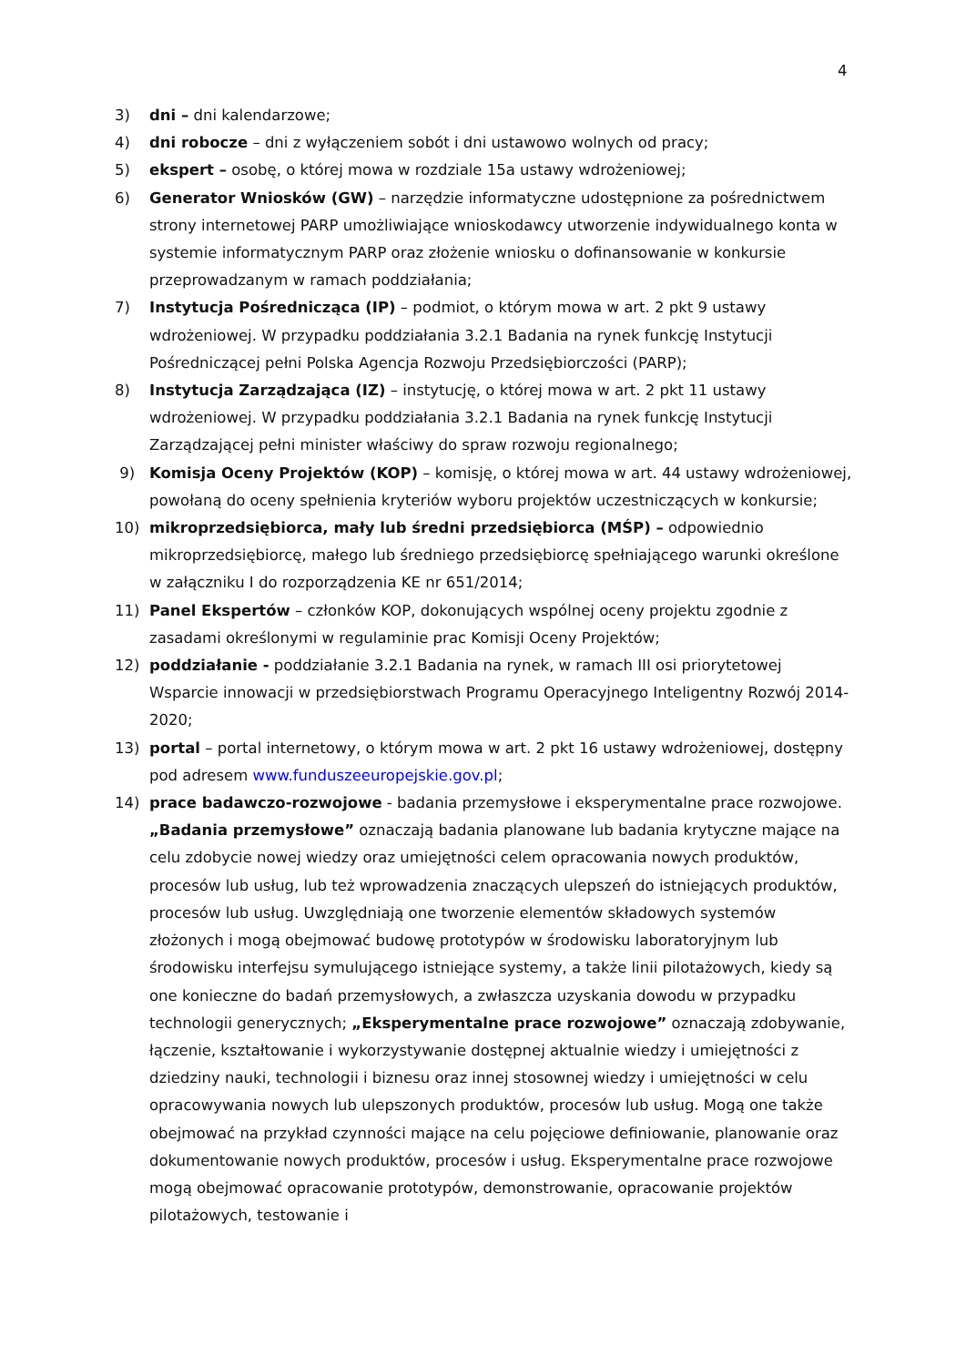4
3) dni – dni kalendarzowe;
4) dni robocze – dni z wyłączeniem sobót i dni ustawowo wolnych od pracy;
5) ekspert – osobę, o której mowa w rozdziale 15a ustawy wdrożeniowej;
6) Generator Wniosków (GW) – narzędzie informatyczne udostępnione za pośrednictwem strony internetowej PARP umożliwiające wnioskodawcy utworzenie indywidualnego konta w systemie informatycznym PARP oraz złożenie wniosku o dofinansowanie w konkursie przeprowadzanym w ramach poddziałania;
7) Instytucja Pośrednicząca (IP) – podmiot, o którym mowa w art. 2 pkt 9 ustawy wdrożeniowej. W przypadku poddziałania 3.2.1 Badania na rynek funkcję Instytucji Pośredniczącej pełni Polska Agencja Rozwoju Przedsiębiorczości (PARP);
8) Instytucja Zarządzająca (IZ) – instytucję, o której mowa w art. 2 pkt 11 ustawy wdrożeniowej. W przypadku poddziałania 3.2.1 Badania na rynek funkcję Instytucji Zarządzającej pełni minister właściwy do spraw rozwoju regionalnego;
9) Komisja Oceny Projektów (KOP) – komisję, o której mowa w art. 44 ustawy wdrożeniowej, powołaną do oceny spełnienia kryteriów wyboru projektów uczestniczących w konkursie;
10) mikroprzedsiębiorca, mały lub średni przedsiębiorca (MŚP) – odpowiednio mikroprzedsiębiorcę, małego lub średniego przedsiębiorcę spełniającego warunki określone w załączniku I do rozporządzenia KE nr 651/2014;
11) Panel Ekspertów – członków KOP, dokonujących wspólnej oceny projektu zgodnie z zasadami określonymi w regulaminie prac Komisji Oceny Projektów;
12) poddziałanie - poddziałanie 3.2.1 Badania na rynek, w ramach III osi priorytetowej Wsparcie innowacji w przedsiębiorstwach Programu Operacyjnego Inteligentny Rozwój 2014-2020;
13) portal – portal internetowy, o którym mowa w art. 2 pkt 16 ustawy wdrożeniowej, dostępny pod adresem www.funduszeeuropejskie.gov.pl;
14) prace badawczo-rozwojowe - badania przemysłowe i eksperymentalne prace rozwojowe. „Badania przemysłowe” oznaczają badania planowane lub badania krytyczne mające na celu zdobycie nowej wiedzy oraz umiejętności celem opracowania nowych produktów, procesów lub usług, lub też wprowadzenia znaczących ulepszeń do istniejących produktów, procesów lub usług. Uwzględniają one tworzenie elementów składowych systemów złożonych i mogą obejmować budowę prototypów w środowisku laboratoryjnym lub środowisku interfejsu symulującego istniejące systemy, a także linii pilotażowych, kiedy są one konieczne do badań przemysłowych, a zwłaszcza uzyskania dowodu w przypadku technologii generycznych; „Eksperymentalne prace rozwojowe” oznaczają zdobywanie, łączenie, kształtowanie i wykorzystywanie dostępnej aktualnie wiedzy i umiejętności z dziedziny nauki, technologii i biznesu oraz innej stosownej wiedzy i umiejętności w celu opracowywania nowych lub ulepszonych produktów, procesów lub usług. Mogą one także obejmować na przykład czynności mające na celu pojęciowe definiowanie, planowanie oraz dokumentowanie nowych produktów, procesów i usług. Eksperymentalne prace rozwojowe mogą obejmować opracowanie prototypów, demonstrowanie, opracowanie projektów pilotażowych, testowanie i